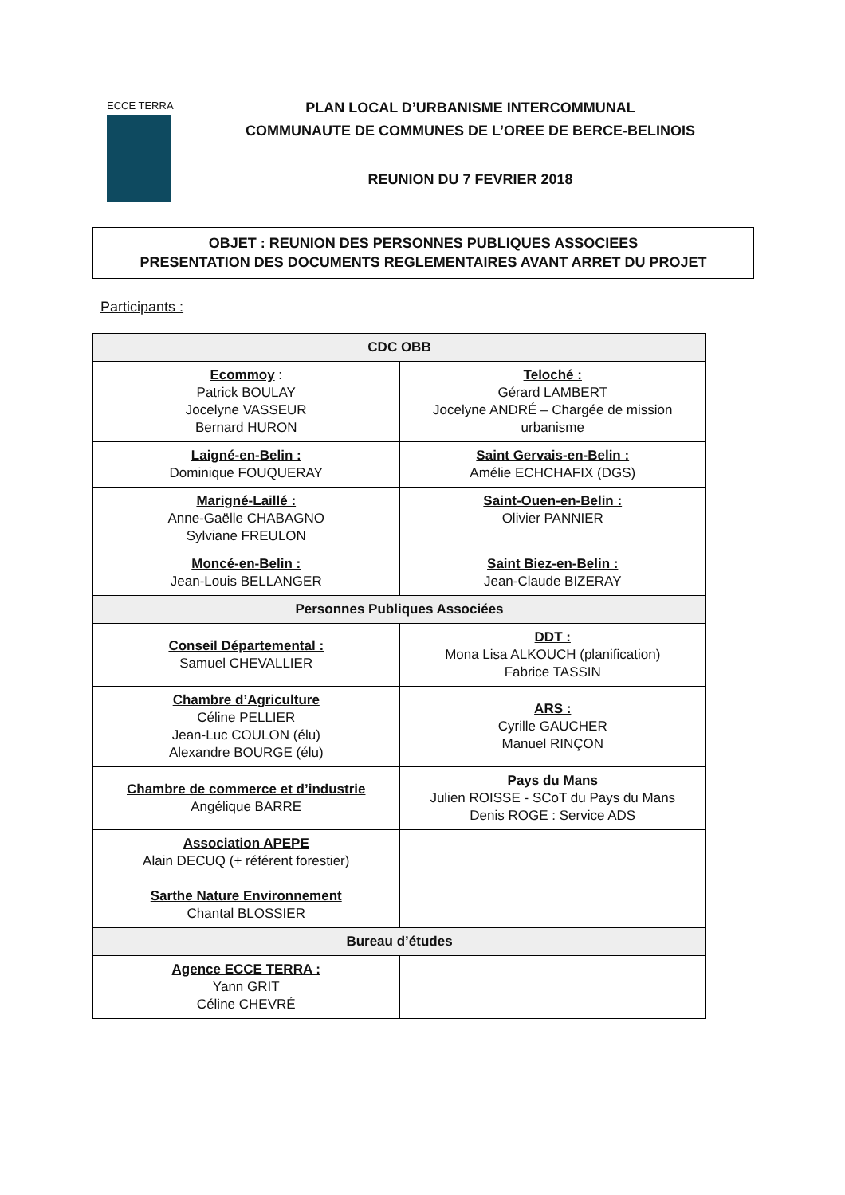ECCE TERRA
PLAN LOCAL D’URBANISME INTERCOMMUNAL
COMMUNAUTE DE COMMUNES DE L’OREE DE BERCE-BELINOIS
REUNION DU 7 FEVRIER 2018
OBJET : REUNION DES PERSONNES PUBLIQUES ASSOCIEES
PRESENTATION DES DOCUMENTS REGLEMENTAIRES AVANT ARRET DU PROJET
Participants :
| CDC OBB | |
| --- | --- |
| Ecommoy : Patrick BOULAY Jocelyne VASSEUR Bernard HURON | Teloché : Gérard LAMBERT Jocelyne ANDRÉ – Chargée de mission urbanisme |
| Laigné-en-Belin : Dominique FOUQUERAY | Saint Gervais-en-Belin : Amélie ECHCHAFIX (DGS) |
| Marigné-Laillé : Anne-Gaëlle CHABAGNO Sylviane FREULON | Saint-Ouen-en-Belin : Olivier PANNIER |
| Moncé-en-Belin : Jean-Louis BELLANGER | Saint Biez-en-Belin : Jean-Claude BIZERAY |
| Personnes Publiques Associées | |
| Conseil Départemental : Samuel CHEVALLIER | DDT : Mona Lisa ALKOUCH (planification) Fabrice TASSIN |
| Chambre d’Agriculture Céline PELLIER Jean-Luc COULON (élu) Alexandre BOURGE (élu) | ARS : Cyrille GAUCHER Manuel RINÇON |
| Chambre de commerce et d’industrie Angélique BARRE | Pays du Mans Julien ROISSE - SCoT du Pays du Mans Denis ROGE : Service ADS |
| Association APEPE Alain DECUQ (+ référent forestier) Sarthe Nature Environnement Chantal BLOSSIER | |
| Bureau d’études | |
| Agence ECCE TERRA : Yann GRIT Céline CHEVRÉ | |